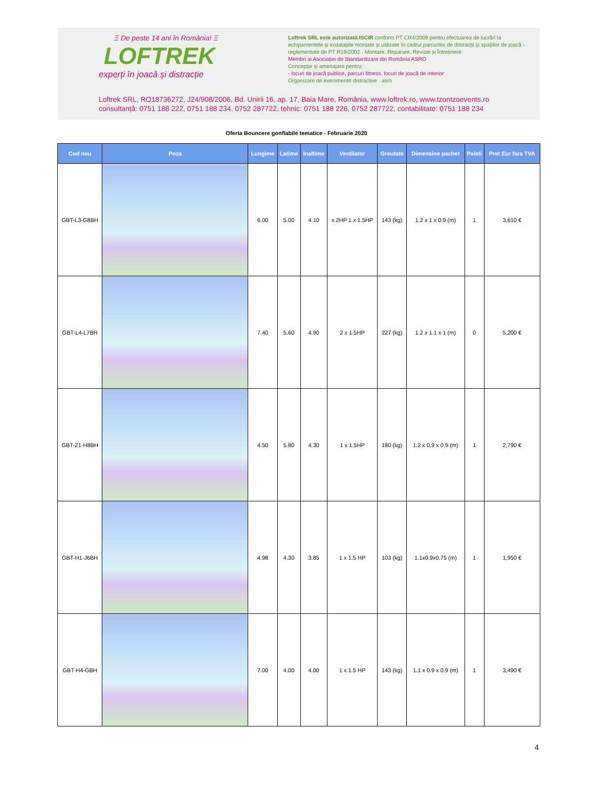Ξ De peste 14 ani în România! Ξ
LOFTREK
experți în joacă și distracție
Loftrek SRL este autorizată ISCIR conform PT CR4/2009 pentru efectuarea de lucrări la echipamentele și instalațiile montate și utilizate în cadrul parcurilor de distracții și spațiilor de joacă - reglementate de PT R19/2002 - Montare, Reparare, Revizie și Întreținere
Membri ai Asociației de Standardizare din România ASRO
Concepție și amenajare pentru:
- locuri de joacă publice, parcuri fitness, locuri de joacă de interior
Organizare de evenimente distractive asro
Loftrek SRL, RO18736272, J24/908/2006, Bd. Unirii 16, ap. 17, Baia Mare, România, www.loftrek.ro, www.tzontzoevents.ro
consultanță: 0751 188 222, 0751 188 234, 0752 287722, tehnic: 0751 188 226, 0752 287722, contabilitate: 0751 188 234
Oferta Bouncere gonflabile tematice - Februarie 2020
| Cod nou | Poza | Lungime | Latime | Inaltime | Ventilator | Greutate | Dimensine pachet | Paleti | Pret Eur fara TVA |
| --- | --- | --- | --- | --- | --- | --- | --- | --- | --- |
| GBT-L3-G8BH | | 6.00 | 5.00 | 4.10 | x 2HP 1 x 1.5HP | 143 (kg) | 1.2 x 1 x 0.9 (m) | 1 | 3,610 € |
| GBT-L4-L7BH | | 7.40 | 5.60 | 4.90 | 2 x 1.5HP | 227 (kg) | 1.2 x 1.1 x 1 (m) | 0 | 5,200 € |
| GBT-Z1-H8BH | | 4.50 | 5.80 | 4.30 | 1 x 1.5HP | 180 (kg) | 1.2 x 0.9 x 0.9 (m) | 1 | 2,790 € |
| GBT-H1-J6BH | | 4.98 | 4.30 | 3.85 | 1 x 1.5 HP | 103 (kg) | 1.1x0.9x0.75 (m) | 1 | 1,950 € |
| GBT-H4-GBH | | 7.00 | 4.00 | 4.00 | 1 x 1.5 HP | 143 (kg) | 1.1 x 0.9 x 0.9 (m) | 1 | 3,490 € |
4